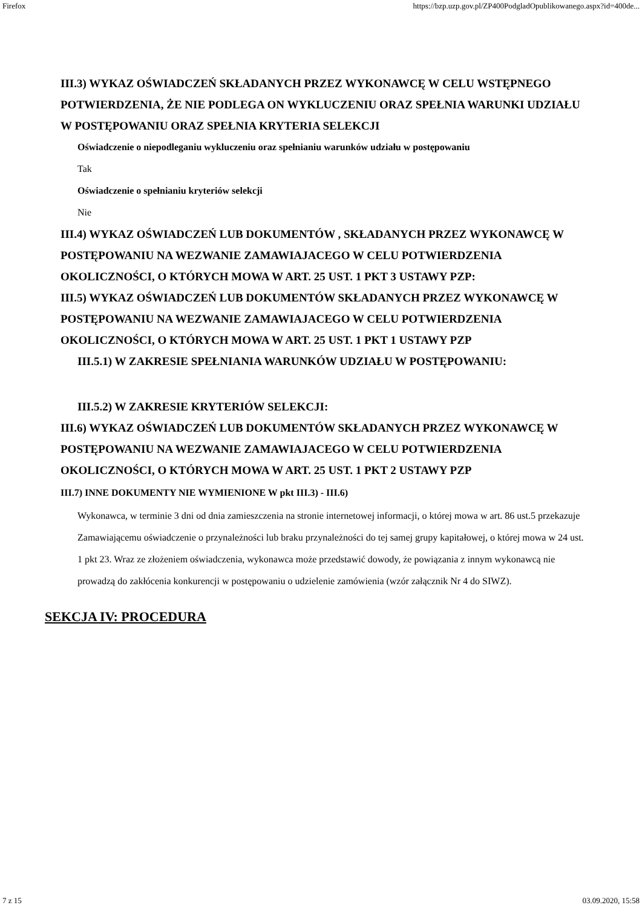Firefox https://bzp.uzp.gov.pl/ZP400PodgladOpublikowanego.aspx?id=400de...
III.3) WYKAZ OŚWIADCZEŃ SKŁADANYCH PRZEZ WYKONAWCĘ W CELU WSTĘPNEGO POTWIERDZENIA, ŻE NIE PODLEGA ON WYKLUCZENIU ORAZ SPEŁNIA WARUNKI UDZIAŁU W POSTĘPOWANIU ORAZ SPEŁNIA KRYTERIA SELEKCJI
Oświadczenie o niepodleganiu wykluczeniu oraz spełnianiu warunków udziału w postępowaniu
Tak
Oświadczenie o spełnianiu kryteriów selekcji
Nie
III.4) WYKAZ OŚWIADCZEŃ LUB DOKUMENTÓW , SKŁADANYCH PRZEZ WYKONAWCĘ W POSTĘPOWANIU NA WEZWANIE ZAMAWIAJACEGO W CELU POTWIERDZENIA OKOLICZNOŚCI, O KTÓRYCH MOWA W ART. 25 UST. 1 PKT 3 USTAWY PZP:
III.5) WYKAZ OŚWIADCZEŃ LUB DOKUMENTÓW SKŁADANYCH PRZEZ WYKONAWCĘ W POSTĘPOWANIU NA WEZWANIE ZAMAWIAJACEGO W CELU POTWIERDZENIA OKOLICZNOŚCI, O KTÓRYCH MOWA W ART. 25 UST. 1 PKT 1 USTAWY PZP
III.5.1) W ZAKRESIE SPEŁNIANIA WARUNKÓW UDZIAŁU W POSTĘPOWANIU:
III.5.2) W ZAKRESIE KRYTERIÓW SELEKCJI:
III.6) WYKAZ OŚWIADCZEŃ LUB DOKUMENTÓW SKŁADANYCH PRZEZ WYKONAWCĘ W POSTĘPOWANIU NA WEZWANIE ZAMAWIAJACEGO W CELU POTWIERDZENIA OKOLICZNOŚCI, O KTÓRYCH MOWA W ART. 25 UST. 1 PKT 2 USTAWY PZP
III.7) INNE DOKUMENTY NIE WYMIENIONE W pkt III.3) - III.6)
Wykonawca, w terminie 3 dni od dnia zamieszczenia na stronie internetowej informacji, o której mowa w art. 86 ust.5 przekazuje Zamawiającemu oświadczenie o przynależności lub braku przynależności do tej samej grupy kapitałowej, o której mowa w 24 ust. 1 pkt 23. Wraz ze złożeniem oświadczenia, wykonawca może przedstawić dowody, że powiązania z innym wykonawcą nie prowadzą do zakłócenia konkurencji w postępowaniu o udzielenie zamówienia (wzór załącznik Nr 4 do SIWZ).
SEKCJA IV: PROCEDURA
7 z 15 03.09.2020, 15:58